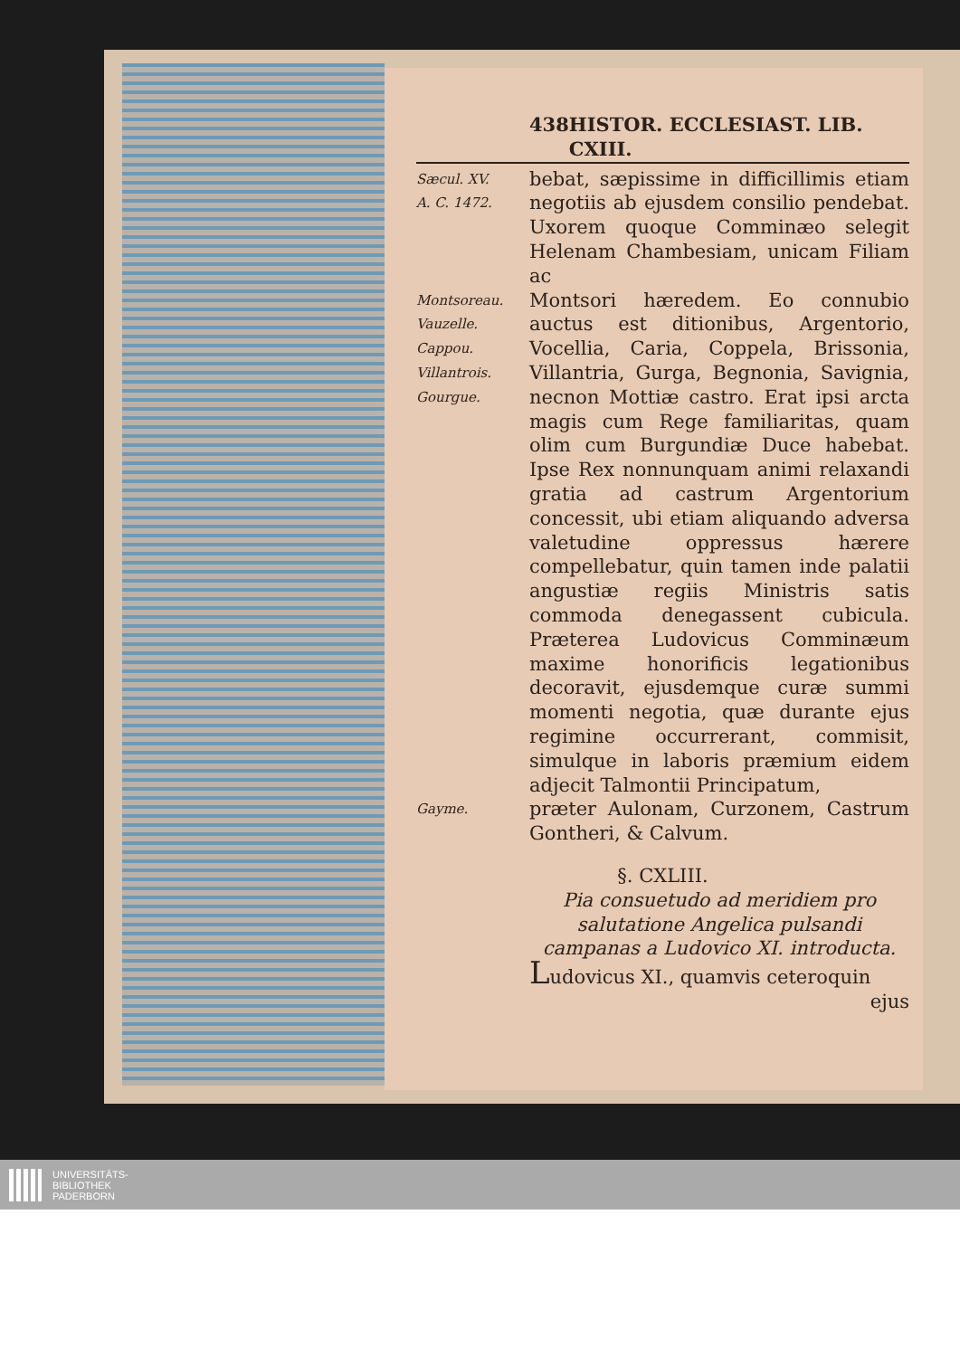438 HISTOR. ECCLESIAST. LIB. CXIII.
Sæcul. XV.
A. C. 1472.
bebat, sæpissime in difficillimis etiam negotiis ab ejusdem consilio pendebat. Uxorem quoque Comminæo selegit Helenam Chambesiam, unicam Filiam ac
Montsoreau.
Vauzelle.
Cappou.
Villantrois.
Gourgue.
Montsori hæredem. Eo connubio auctus est ditionibus, Argentorio, Vocellia, Caria, Coppela, Brissonia, Villantria, Gurga, Begnonia, Savignia, necnon Mottiæ castro. Erat ipsi arcta magis cum Rege familiaritas, quam olim cum Burgundiæ Duce habebat. Ipse Rex nonnunquam animi relaxandi gratia ad castrum Argentorium concessit, ubi etiam aliquando adversa valetudine oppressus hærere compellebatur, quin tamen inde palatii angustiæ regiis Ministris satis commoda denegassent cubicula. Præterea Ludovicus Comminæum maxime honorificis legationibus decoravit, ejusdemque curæ summi momenti negotia, quæ durante ejus regimine occurrerant, commisit, simulque in laboris præmium eidem adjecit Talmontii Principatum,
Gayme.
præter Aulonam, Curzonem, Castrum Gontheri, & Calvum.
§. CXLIII.
Pia consuetudo ad meridiem pro salutatione Angelica pulsandi campanas a Ludovico XI. introducta.
Ludovicus XI., quamvis ceteroquin
ejus
UNIVERSITÄTS-
BIBLIOTHEK
PADERBORN